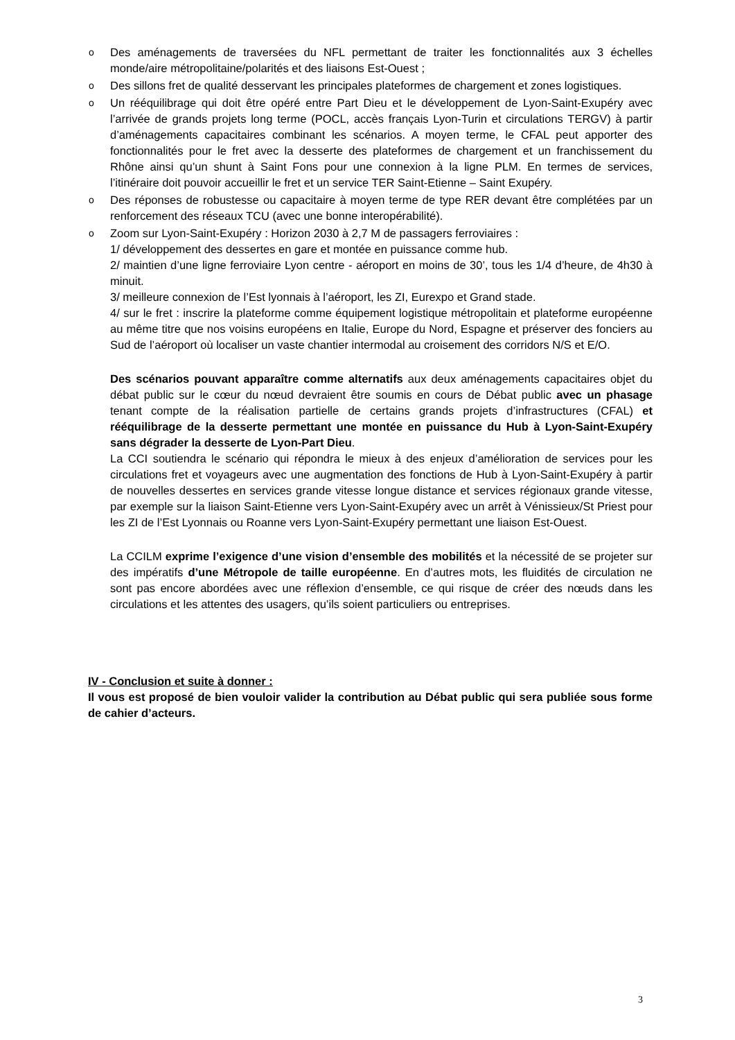o Des aménagements de traversées du NFL permettant de traiter les fonctionnalités aux 3 échelles monde/aire métropolitaine/polarités et des liaisons Est-Ouest ;
o Des sillons fret de qualité desservant les principales plateformes de chargement et zones logistiques.
o Un rééquilibrage qui doit être opéré entre Part Dieu et le développement de Lyon-Saint-Exupéry avec l’arrivée de grands projets long terme (POCL, accès français Lyon-Turin et circulations TERGV) à partir d’aménagements capacitaires combinant les scénarios. A moyen terme, le CFAL peut apporter des fonctionnalités pour le fret avec la desserte des plateformes de chargement et un franchissement du Rhône ainsi qu’un shunt à Saint Fons pour une connexion à la ligne PLM. En termes de services, l’itinéraire doit pouvoir accueillir le fret et un service TER Saint-Etienne – Saint Exupéry.
o Des réponses de robustesse ou capacitaire à moyen terme de type RER devant être complétées par un renforcement des réseaux TCU (avec une bonne interopérabilité).
o Zoom sur Lyon-Saint-Exupéry : Horizon 2030 à 2,7 M de passagers ferroviaires :
1/ développement des dessertes en gare et montée en puissance comme hub.
2/ maintien d’une ligne ferroviaire Lyon centre - aéroport en moins de 30’, tous les 1/4 d’heure, de 4h30 à minuit.
3/ meilleure connexion de l’Est lyonnais à l’aéroport, les ZI, Eurexpo et Grand stade.
4/ sur le fret : inscrire la plateforme comme équipement logistique métropolitain et plateforme européenne au même titre que nos voisins européens en Italie, Europe du Nord, Espagne et préserver des fonciers au Sud de l’aéroport où localiser un vaste chantier intermodal au croisement des corridors N/S et E/O.
Des scénarios pouvant apparaître comme alternatifs aux deux aménagements capacitaires objet du débat public sur le cœur du nœud devraient être soumis en cours de Débat public avec un phasage tenant compte de la réalisation partielle de certains grands projets d’infrastructures (CFAL) et rééquilibrage de la desserte permettant une montée en puissance du Hub à Lyon-Saint-Exupéry sans dégrader la desserte de Lyon-Part Dieu.
La CCI soutiendra le scénario qui répondra le mieux à des enjeux d’amélioration de services pour les circulations fret et voyageurs avec une augmentation des fonctions de Hub à Lyon-Saint-Exupéry à partir de nouvelles dessertes en services grande vitesse longue distance et services régionaux grande vitesse, par exemple sur la liaison Saint-Etienne vers Lyon-Saint-Exupéry avec un arrêt à Vénissieux/St Priest pour les ZI de l’Est Lyonnais ou Roanne vers Lyon-Saint-Exupéry permettant une liaison Est-Ouest.
La CCILM exprime l’exigence d’une vision d’ensemble des mobilités et la nécessité de se projeter sur des impératifs d’une Métropole de taille européenne. En d’autres mots, les fluidités de circulation ne sont pas encore abordées avec une réflexion d’ensemble, ce qui risque de créer des nœuds dans les circulations et les attentes des usagers, qu’ils soient particuliers ou entreprises.
IV - Conclusion et suite à donner :
Il vous est proposé de bien vouloir valider la contribution au Débat public qui sera publiée sous forme de cahier d’acteurs.
3